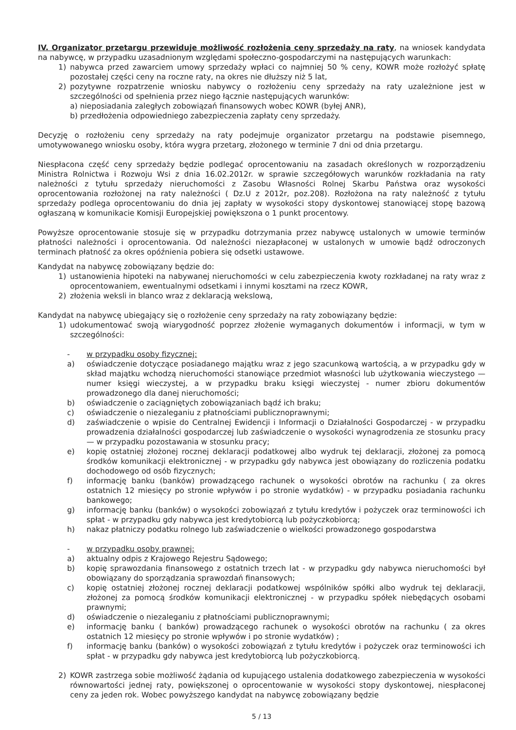IV. Organizator przetargu przewiduje możliwość rozłożenia ceny sprzedaży na raty, na wniosek kandydata na nabywcę, w przypadku uzasadnionym względami społeczno-gospodarczymi na następujących warunkach:
1) nabywca przed zawarciem umowy sprzedaży wpłaci co najmniej 50 % ceny, KOWR może rozłożyć spłatę pozostałej części ceny na roczne raty, na okres nie dłuższy niż 5 lat,
2) pozytywne rozpatrzenie wniosku nabywcy o rozłożeniu ceny sprzedaży na raty uzależnione jest w szczególności od spełnienia przez niego łącznie następujących warunków:
a) nieposiadania zaległych zobowiązań finansowych wobec KOWR (byłej ANR),
b) przedłożenia odpowiedniego zabezpieczenia zapłaty ceny sprzedaży.
Decyzję o rozłożeniu ceny sprzedaży na raty podejmuje organizator przetargu na podstawie pisemnego, umotywowanego wniosku osoby, która wygra przetarg, złożonego w terminie 7 dni od dnia przetargu.
Niespłacona część ceny sprzedaży będzie podlegać oprocentowaniu na zasadach określonych w rozporządzeniu Ministra Rolnictwa i Rozwoju Wsi z dnia 16.02.2012r. w sprawie szczegółowych warunków rozkładania na raty należności z tytułu sprzedaży nieruchomości z Zasobu Własności Rolnej Skarbu Państwa oraz wysokości oprocentowania rozłożonej na raty należności ( Dz.U z 2012r, poz.208). Rozłożona na raty należność z tytułu sprzedaży podlega oprocentowaniu do dnia jej zapłaty w wysokości stopy dyskontowej stanowiącej stopę bazową ogłaszaną w komunikacie Komisji Europejskiej powiększona o 1 punkt procentowy.
Powyższe oprocentowanie stosuje się w przypadku dotrzymania przez nabywcę ustalonych w umowie terminów płatności należności i oprocentowania. Od należności niezapłaconej w ustalonych w umowie bądź odroczonych terminach płatność za okres opóźnienia pobiera się odsetki ustawowe.
Kandydat na nabywcę zobowiązany będzie do:
1) ustanowienia hipoteki na nabywanej nieruchomości w celu zabezpieczenia kwoty rozkładanej na raty wraz z oprocentowaniem, ewentualnymi odsetkami i innymi kosztami na rzecz KOWR,
2) złożenia weksli in blanco wraz z deklaracją wekslową,
Kandydat na nabywcę ubiegający się o rozłożenie ceny sprzedaży na raty zobowiązany będzie:
1) udokumentować swoją wiarygodność poprzez złożenie wymaganych dokumentów i informacji, w tym w szczególności:
- w przypadku osoby fizycznej:
a) oświadczenie dotyczące posiadanego majątku wraz z jego szacunkową wartością, a w przypadku gdy w skład majątku wchodzą nieruchomości stanowiące przedmiot własności lub użytkowania wieczystego — numer księgi wieczystej, a w przypadku braku księgi wieczystej - numer zbioru dokumentów prowadzonego dla danej nieruchomości;
b) oświadczenie o zaciągniętych zobowiązaniach bądź ich braku;
c) oświadczenie o niezaleganiu z płatnościami publicznoprawnymi;
d) zaświadczenie o wpisie do Centralnej Ewidencji i Informacji o Działalności Gospodarczej - w przypadku prowadzenia działalności gospodarczej lub zaświadczenie o wysokości wynagrodzenia ze stosunku pracy — w przypadku pozostawania w stosunku pracy;
e) kopię ostatniej złożonej rocznej deklaracji podatkowej albo wydruk tej deklaracji, złożonej za pomocą środków komunikacji elektronicznej - w przypadku gdy nabywca jest obowiązany do rozliczenia podatku dochodowego od osób fizycznych;
f) informację banku (banków) prowadzącego rachunek o wysokości obrotów na rachunku ( za okres ostatnich 12 miesięcy po stronie wpływów i po stronie wydatków) - w przypadku posiadania rachunku bankowego;
g) informację banku (banków) o wysokości zobowiązań z tytułu kredytów i pożyczek oraz terminowości ich spłat - w przypadku gdy nabywca jest kredytobiorcą lub pożyczkobiorcą;
h) nakaz płatniczy podatku rolnego lub zaświadczenie o wielkości prowadzonego gospodarstwa
- w przypadku osoby prawnej:
a) aktualny odpis z Krajowego Rejestru Sądowego;
b) kopię sprawozdania finansowego z ostatnich trzech lat - w przypadku gdy nabywca nieruchomości był obowiązany do sporządzania sprawozdań finansowych;
c) kopię ostatniej złożonej rocznej deklaracji podatkowej wspólników spółki albo wydruk tej deklaracji, złożonej za pomocą środków komunikacji elektronicznej - w przypadku spółek niebędących osobami prawnymi;
d) oświadczenie o niezaleganiu z płatnościami publicznoprawnymi;
e) informację banku ( banków) prowadzącego rachunek o wysokości obrotów na rachunku ( za okres ostatnich 12 miesięcy po stronie wpływów i po stronie wydatków) ;
f) informację banku (banków) o wysokości zobowiązań z tytułu kredytów i pożyczek oraz terminowości ich spłat - w przypadku gdy nabywca jest kredytobiorcą lub pożyczkobiorcą.
2) KOWR zastrzega sobie możliwość żądania od kupującego ustalenia dodatkowego zabezpieczenia w wysokości równowartości jednej raty, powiększonej o oprocentowanie w wysokości stopy dyskontowej, niespłaconej ceny za jeden rok. Wobec powyższego kandydat na nabywcę zobowiązany będzie
5 / 13